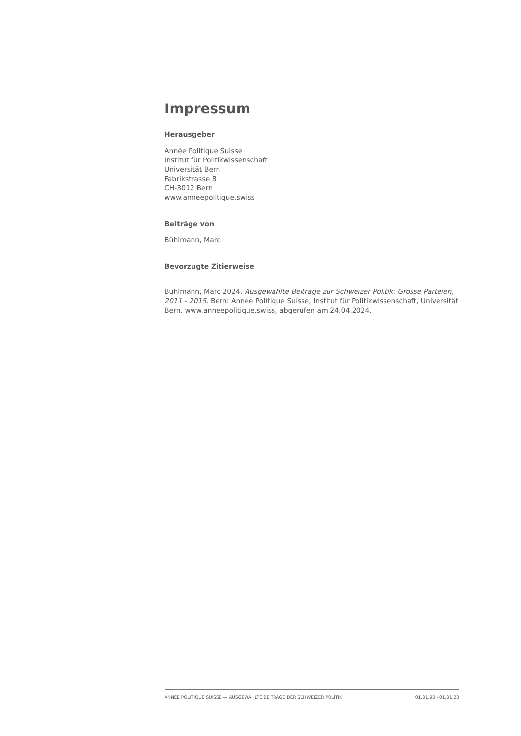Impressum
Herausgeber
Année Politique Suisse
Institut für Politikwissenschaft
Universität Bern
Fabrikstrasse 8
CH-3012 Bern
www.anneepolitique.swiss
Beiträge von
Bühlmann, Marc
Bevorzugte Zitierweise
Bühlmann, Marc 2024. Ausgewählte Beiträge zur Schweizer Politik: Grosse Parteien, 2011 - 2015. Bern: Année Politique Suisse, Institut für Politikwissenschaft, Universität Bern. www.anneepolitique.swiss, abgerufen am 24.04.2024.
ANNÉE POLITIQUE SUISSE — AUSGEWÄHLTE BEITRÄGE DER SCHWEIZER POLITIK 01.01.90 - 01.01.20